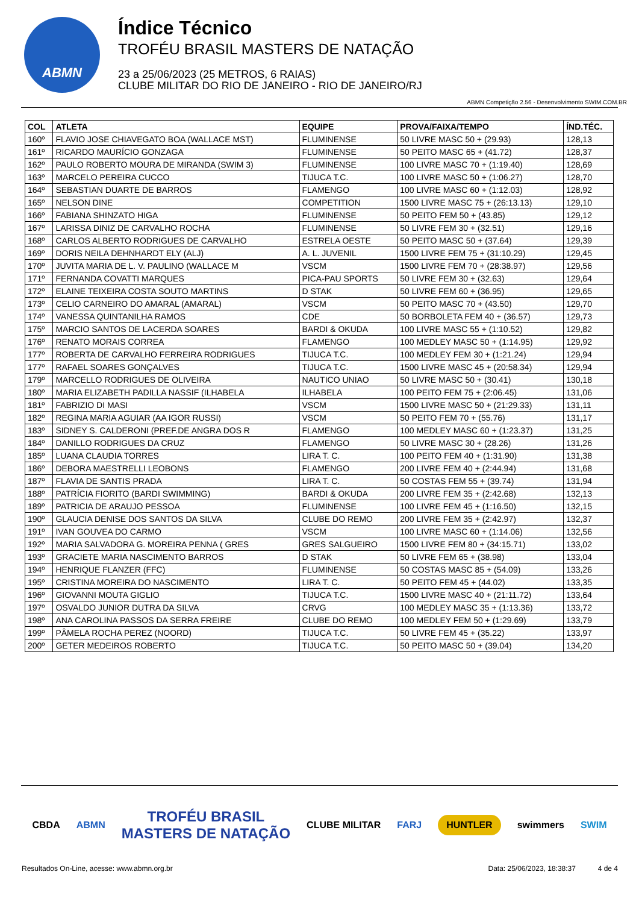ABMN
Índice Técnico
TROFÉU BRASIL MASTERS DE NATAÇÃO
23 a 25/06/2023 (25 METROS, 6 RAIAS)
CLUBE MILITAR DO RIO DE JANEIRO - RIO DE JANEIRO/RJ
ABMN Competição 2.56 - Desenvolvimento SWIM.COM.BR
| COL | ATLETA | EQUIPE | PROVA/FAIXA/TEMPO | ÍND.TÉC. |
| --- | --- | --- | --- | --- |
| 160º | FLAVIO JOSE CHIAVEGATO BOA (WALLACE MST) | FLUMINENSE | 50 LIVRE MASC 50 + (29.93) | 128,13 |
| 161º | RICARDO MAURÍCIO GONZAGA | FLUMINENSE | 50 PEITO MASC 65 + (41.72) | 128,37 |
| 162º | PAULO ROBERTO MOURA DE MIRANDA (SWIM 3) | FLUMINENSE | 100 LIVRE MASC 70 + (1:19.40) | 128,69 |
| 163º | MARCELO PEREIRA CUCCO | TIJUCA T.C. | 100 LIVRE MASC 50 + (1:06.27) | 128,70 |
| 164º | SEBASTIAN DUARTE DE BARROS | FLAMENGO | 100 LIVRE MASC 60 + (1:12.03) | 128,92 |
| 165º | NELSON DINE | COMPETITION | 1500 LIVRE MASC 75 + (26:13.13) | 129,10 |
| 166º | FABIANA SHINZATO HIGA | FLUMINENSE | 50 PEITO FEM 50 + (43.85) | 129,12 |
| 167º | LARISSA DINIZ DE CARVALHO ROCHA | FLUMINENSE | 50 LIVRE FEM 30 + (32.51) | 129,16 |
| 168º | CARLOS ALBERTO RODRIGUES DE CARVALHO | ESTRELA OESTE | 50 PEITO MASC 50 + (37.64) | 129,39 |
| 169º | DORIS NEILA DEHNHARDT ELY (ALJ) | A. L. JUVENIL | 1500 LIVRE FEM 75 + (31:10.29) | 129,45 |
| 170º | JUVITA MARIA DE L. V. PAULINO (WALLACE M | VSCM | 1500 LIVRE FEM 70 + (28:38.97) | 129,56 |
| 171º | FERNANDA COVATTI MARQUES | PICA-PAU SPORTS | 50 LIVRE FEM 30 + (32.63) | 129,64 |
| 172º | ELAINE TEIXEIRA COSTA SOUTO MARTINS | D STAK | 50 LIVRE FEM 60 + (36.95) | 129,65 |
| 173º | CELIO CARNEIRO DO AMARAL (AMARAL) | VSCM | 50 PEITO MASC 70 + (43.50) | 129,70 |
| 174º | VANESSA QUINTANILHA RAMOS | CDE | 50 BORBOLETA FEM 40 + (36.57) | 129,73 |
| 175º | MARCIO SANTOS DE LACERDA SOARES | BARDI & OKUDA | 100 LIVRE MASC 55 + (1:10.52) | 129,82 |
| 176º | RENATO MORAIS CORREA | FLAMENGO | 100 MEDLEY MASC 50 + (1:14.95) | 129,92 |
| 177º | ROBERTA DE CARVALHO FERREIRA RODRIGUES | TIJUCA T.C. | 100 MEDLEY FEM 30 + (1:21.24) | 129,94 |
| 177º | RAFAEL SOARES GONÇALVES | TIJUCA T.C. | 1500 LIVRE MASC 45 + (20:58.34) | 129,94 |
| 179º | MARCELLO RODRIGUES DE OLIVEIRA | NAUTICO UNIAO | 50 LIVRE MASC 50 + (30.41) | 130,18 |
| 180º | MARIA ELIZABETH PADILLA NASSIF (ILHABELA | ILHABELA | 100 PEITO FEM 75 + (2:06.45) | 131,06 |
| 181º | FABRIZIO DI MASI | VSCM | 1500 LIVRE MASC 50 + (21:29.33) | 131,11 |
| 182º | REGINA MARIA AGUIAR (AA IGOR RUSSI) | VSCM | 50 PEITO FEM 70 + (55.76) | 131,17 |
| 183º | SIDNEY S. CALDERONI (PREF.DE ANGRA DOS R | FLAMENGO | 100 MEDLEY MASC 60 + (1:23.37) | 131,25 |
| 184º | DANILLO RODRIGUES DA CRUZ | FLAMENGO | 50 LIVRE MASC 30 + (28.26) | 131,26 |
| 185º | LUANA CLAUDIA TORRES | LIRA T. C. | 100 PEITO FEM 40 + (1:31.90) | 131,38 |
| 186º | DEBORA MAESTRELLI LEOBONS | FLAMENGO | 200 LIVRE FEM 40 + (2:44.94) | 131,68 |
| 187º | FLAVIA DE SANTIS PRADA | LIRA T. C. | 50 COSTAS FEM 55 + (39.74) | 131,94 |
| 188º | PATRÍCIA FIORITO (BARDI SWIMMING) | BARDI & OKUDA | 200 LIVRE FEM 35 + (2:42.68) | 132,13 |
| 189º | PATRICIA DE ARAUJO PESSOA | FLUMINENSE | 100 LIVRE FEM 45 + (1:16.50) | 132,15 |
| 190º | GLAUCIA DENISE DOS SANTOS DA SILVA | CLUBE DO REMO | 200 LIVRE FEM 35 + (2:42.97) | 132,37 |
| 191º | IVAN GOUVEA DO CARMO | VSCM | 100 LIVRE MASC 60 + (1:14.06) | 132,56 |
| 192º | MARIA SALVADORA G. MOREIRA PENNA ( GRES | GRES SALGUEIRO | 1500 LIVRE FEM 80 + (34:15.71) | 133,02 |
| 193º | GRACIETE MARIA NASCIMENTO BARROS | D STAK | 50 LIVRE FEM 65 + (38.98) | 133,04 |
| 194º | HENRIQUE FLANZER (FFC) | FLUMINENSE | 50 COSTAS MASC 85 + (54.09) | 133,26 |
| 195º | CRISTINA MOREIRA DO NASCIMENTO | LIRA T. C. | 50 PEITO FEM 45 + (44.02) | 133,35 |
| 196º | GIOVANNI MOUTA GIGLIO | TIJUCA T.C. | 1500 LIVRE MASC 40 + (21:11.72) | 133,64 |
| 197º | OSVALDO JUNIOR DUTRA DA SILVA | CRVG | 100 MEDLEY MASC 35 + (1:13.36) | 133,72 |
| 198º | ANA CAROLINA PASSOS DA SERRA FREIRE | CLUBE DO REMO | 100 MEDLEY FEM 50 + (1:29.69) | 133,79 |
| 199º | PÂMELA ROCHA PEREZ (NOORD) | TIJUCA T.C. | 50 LIVRE FEM 45 + (35.22) | 133,97 |
| 200º | GETER MEDEIROS ROBERTO | TIJUCA T.C. | 50 PEITO MASC 50 + (39.04) | 134,20 |
CBDA ABMN TROFÉU BRASIL
MASTERS DE NATAÇÃO CLUBE MILITAR FARJ HUNTLER swimmers SWIM
Resultados On-Line, acesse: www.abmn.org.br Data: 25/06/2023, 18:38:37 4 de 4